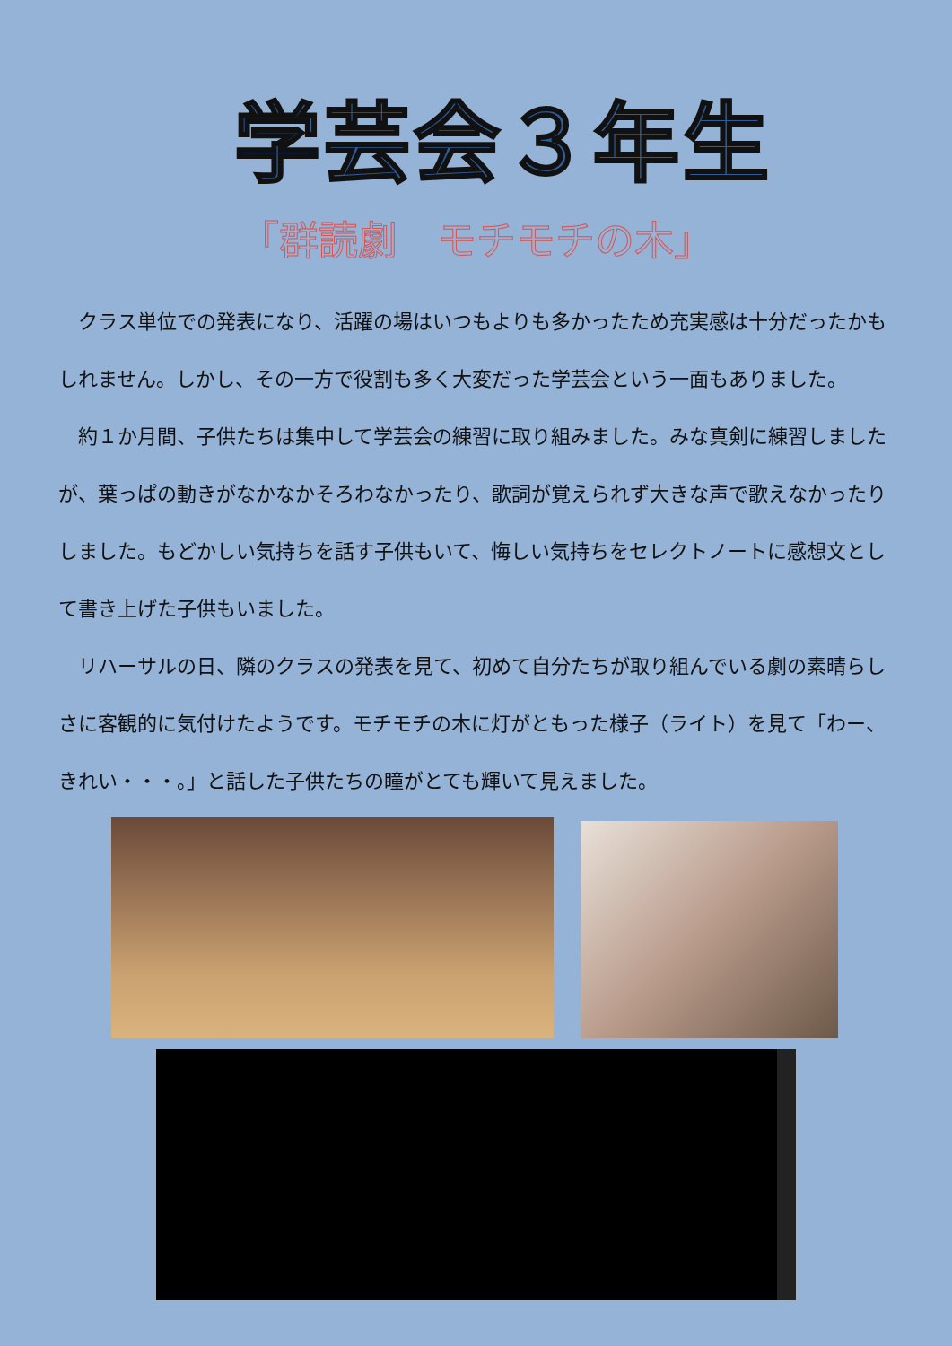学芸会３年生
「群読劇　モチモチの木」
　クラス単位での発表になり、活躍の場はいつもよりも多かったため充実感は十分だったかもしれません。しかし、その一方で役割も多く大変だった学芸会という一面もありました。
　約１か月間、子供たちは集中して学芸会の練習に取り組みました。みな真剣に練習しましたが、葉っぱの動きがなかなかそろわなかったり、歌詞が覚えられず大きな声で歌えなかったりしました。もどかしい気持ちを話す子供もいて、悔しい気持ちをセレクトノートに感想文として書き上げた子供もいました。
　リハーサルの日、隣のクラスの発表を見て、初めて自分たちが取り組んでいる劇の素晴らしさに客観的に気付けたようです。モチモチの木に灯がともった様子（ライト）を見て「わー、きれい・・・。」と話した子供たちの瞳がとても輝いて見えました。